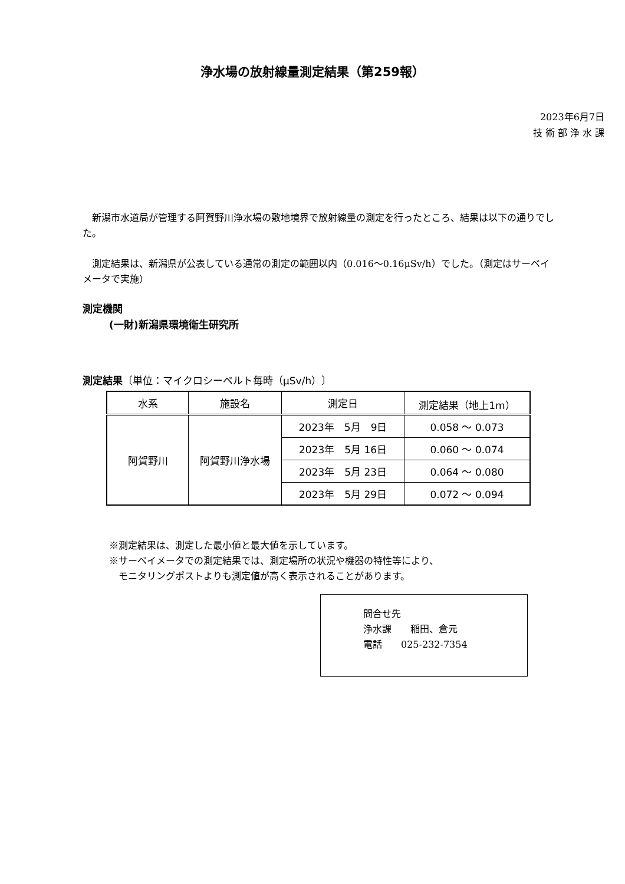浄水場の放射線量測定結果（第259報）
2023年6月7日
技 術 部 浄 水 課
　新潟市水道局が管理する阿賀野川浄水場の敷地境界で放射線量の測定を行ったところ、結果は以下の通りでした。
　測定結果は、新潟県が公表している通常の測定の範囲以内（0.016～0.16μSv/h）でした。（測定はサーベイメータで実施）
測定機関
(一財)新潟県環境衛生研究所
測定結果〔単位：マイクロシーベルト毎時（μSv/h）〕
| 水系 | 施設名 | 測定日 | 測定結果（地上1m） |
| --- | --- | --- | --- |
| 阿賀野川 | 阿賀野川浄水場 | 2023年 5月 9日 | 0.058 ～ 0.073 |
| | | 2023年 5月 16日 | 0.060 ～ 0.074 |
| | | 2023年 5月 23日 | 0.064 ～ 0.080 |
| | | 2023年 5月 29日 | 0.072 ～ 0.094 |
※測定結果は、測定した最小値と最大値を示しています。
※サーベイメータでの測定結果では、測定場所の状況や機器の特性等により、
　モニタリングポストよりも測定値が高く表示されることがあります。
問合せ先
浄水課　　稲田、倉元
電話　　025-232-7354